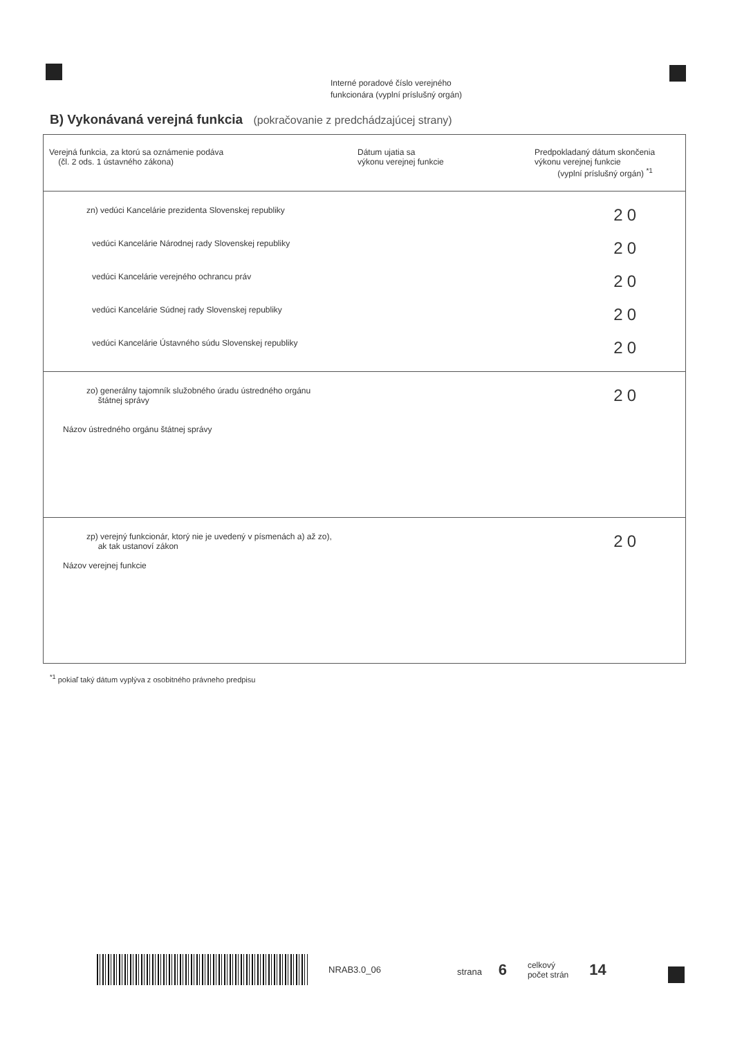Interné poradové číslo verejného
funkcionára (vyplní príslušný orgán)
B) Vykonávaná verejná funkcia (pokračovanie z predchádzajúcej strany)
| Verejná funkcia, za ktorú sa oznámenie podáva (čl. 2 ods. 1 ústavného zákona) | Dátum ujatia sa výkonu verejnej funkcie | Predpokladaný dátum skončenia výkonu verejnej funkcie (vyplní príslušný orgán) <sup>*1</sup> |
| --- | --- | --- |
| zn) vedúci Kancelárie prezidenta Slovenskej republiky | | 20 |
| vedúci Kancelárie Národnej rady Slovenskej republiky | | 20 |
| vedúci Kancelárie verejného ochrancu práv | | 20 |
| vedúci Kancelárie Súdnej rady Slovenskej republiky | | 20 |
| vedúci Kancelárie Ústavného súdu Slovenskej republiky | | 20 |
| zo) generálny tajomník služobného úradu ústredného orgánu štátnej správy Názov ústredného orgánu štátnej správy | | 20 |
| zp) verejný funkcionár, ktorý nie je uvedený v písmenách a) až zo), ak tak ustanoví zákon Názov verejnej funkcie | | 20 |
<sup>*1</sup> pokiaľ taký dátum vyplýva z osobitného právneho predpisu
NRAB3.0_06 strana 6 celkový
počet strán 14